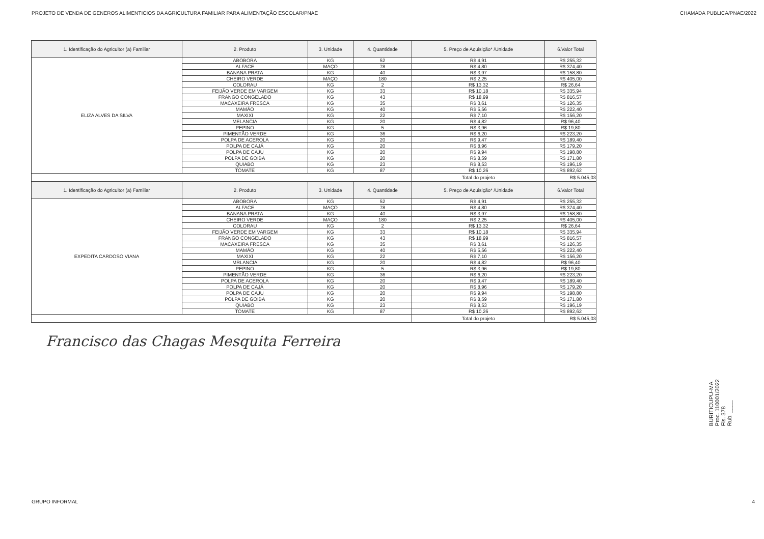PROJETO DE VENDA DE GENEROS ALIMENTICIOS DA AGRICULTURA FAMILIAR PARA ALIMENTAÇÃO ESCOLAR/PNAE CHAMADA PUBLICA/PNAE/2022
| 1. Identificação do Agricultor (a) Familiar | 2. Produto | 3. Unidade | 4. Quantidade | 5. Preço de Aquisição* /Unidade | | 6.Valor Total |
| --- | --- | --- | --- | --- | --- | --- |
| ELIZA ALVES DA SILVA | ABOBORA | KG | 52 | R$ 4,91 | | R$ 255,32 |
| | ALFACE | MAÇO | 78 | R$ 4,80 | | R$ 374,40 |
| | BANANA PRATA | KG | 40 | R$ 3,97 | | R$ 158,80 |
| | CHEIRO VERDE | MAÇO | 180 | R$ 2,25 | | R$ 405,00 |
| | COLORAU | KG | 2 | R$ 13,32 | | R$ 26,64 |
| | FEIJÃO VERDE EM VARGEM | KG | 33 | R$ 10,18 | | R$ 335,94 |
| | FRANGO CONGELADO | KG | 43 | R$ 18,99 | | R$ 816,57 |
| | MACAXEIRA FRESCA | KG | 35 | R$ 3,61 | | R$ 126,35 |
| | MAMÃO | KG | 40 | R$ 5,56 | | R$ 222,40 |
| | MAXIXI | KG | 22 | R$ 7,10 | | R$ 156,20 |
| | MELANCIA | KG | 20 | R$ 4,82 | | R$ 96,40 |
| | PEPINO | KG | 5 | R$ 3,96 | | R$ 19,80 |
| | PIMENTÃO VERDE | KG | 36 | R$ 6,20 | | R$ 223,20 |
| | POLPA DE ACEROLA | KG | 20 | R$ 9,47 | | R$ 189,40 |
| | POLPA DE CAJÁ | KG | 20 | R$ 8,96 | | R$ 179,20 |
| | POLPA DE CAJU | KG | 20 | R$ 9,94 | | R$ 198,80 |
| | POLPA DE GOIBA | KG | 20 | R$ 8,59 | | R$ 171,80 |
| | QUIABO | KG | 23 | R$ 8,53 | | R$ 196,19 |
| | TOMATE | KG | 87 | R$ 10,26 | | R$ 892,62 |
| | | | | | Total do projeto | R$ 5.045,03 |
| 1. Identificação do Agricultor (a) Familiar | 2. Produto | 3. Unidade | 4. Quantidade | 5. Preço de Aquisição* /Unidade | | 6.Valor Total |
| EXPEDITA CARDOSO VIANA | ABOBORA | KG | 52 | R$ 4,91 | | R$ 255,32 |
| | ALFACE | MAÇO | 78 | R$ 4,80 | | R$ 374,40 |
| | BANANA PRATA | KG | 40 | R$ 3,97 | | R$ 158,80 |
| | CHEIRO VERDE | MAÇO | 180 | R$ 2,25 | | R$ 405,00 |
| | COLORAU | KG | 2 | R$ 13,32 | | R$ 26,64 |
| | FEIJÃO VERDE EM VARGEM | KG | 33 | R$ 10,18 | | R$ 335,94 |
| | FRANGO CONGELADO | KG | 43 | R$ 18,99 | | R$ 816,57 |
| | MACAXEIRA FRESCA | KG | 35 | R$ 3,61 | | R$ 126,35 |
| | MAMÃO | KG | 40 | R$ 5,56 | | R$ 222,40 |
| | MAXIXI | KG | 22 | R$ 7,10 | | R$ 156,20 |
| | MRLANCIA | KG | 20 | R$ 4,82 | | R$ 96,40 |
| | PEPINO | KG | 5 | R$ 3,96 | | R$ 19,80 |
| | PIMENTÃO VERDE | KG | 36 | R$ 6,20 | | R$ 223,20 |
| | POLPA DE ACEROLA | KG | 20 | R$ 9,47 | | R$ 189,40 |
| | POLPA DE CAJÁ | KG | 20 | R$ 8,96 | | R$ 179,20 |
| | POLPA DE CAJU | KG | 20 | R$ 9,94 | | R$ 198,80 |
| | POLPA DE GOIBA | KG | 20 | R$ 8,59 | | R$ 171,80 |
| | QUIABO | KG | 23 | R$ 8,53 | | R$ 196,19 |
| | TOMATE | KG | 87 | R$ 10,26 | | R$ 892,62 |
| | | | | | Total do projeto | R$ 5.045,03 |
Francisco das Chagas Mesquita Ferreira
BURITICUPU-MA
Proc. 110001/2022
Fls. 378
Rub. ____
GRUPO INFORMAL 4